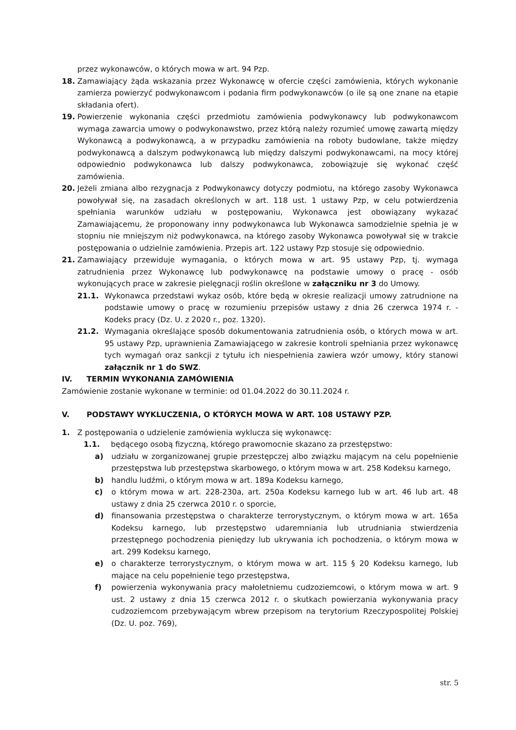przez wykonawców, o których mowa w art. 94 Pzp.
18. Zamawiający żąda wskazania przez Wykonawcę w ofercie części zamówienia, których wykonanie zamierza powierzyć podwykonawcom i podania firm podwykonawców (o ile są one znane na etapie składania ofert).
19. Powierzenie wykonania części przedmiotu zamówienia podwykonawcy lub podwykonawcom wymaga zawarcia umowy o podwykonawstwo, przez którą należy rozumieć umowę zawartą między Wykonawcą a podwykonawcą, a w przypadku zamówienia na roboty budowlane, także między podwykonawcą a dalszym podwykonawcą lub między dalszymi podwykonawcami, na mocy której odpowiednio podwykonawca lub dalszy podwykonawca, zobowiązuje się wykonać część zamówienia.
20. Jeżeli zmiana albo rezygnacja z Podwykonawcy dotyczy podmiotu, na którego zasoby Wykonawca powoływał się, na zasadach określonych w art. 118 ust. 1 ustawy Pzp, w celu potwierdzenia spełniania warunków udziału w postępowaniu, Wykonawca jest obowiązany wykazać Zamawiającemu, że proponowany inny podwykonawca lub Wykonawca samodzielnie spełnia je w stopniu nie mniejszym niż podwykonawca, na którego zasoby Wykonawca powoływał się w trakcie postępowania o udzielnie zamówienia. Przepis art. 122 ustawy Pzp stosuje się odpowiednio.
21. Zamawiający przewiduje wymagania, o których mowa w art. 95 ustawy Pzp, tj. wymaga zatrudnienia przez Wykonawcę lub podwykonawcę na podstawie umowy o pracę - osób wykonujących prace w zakresie pielęgnacji roślin określone w załączniku nr 3 do Umowy.
21.1. Wykonawca przedstawi wykaz osób, które będą w okresie realizacji umowy zatrudnione na podstawie umowy o pracę w rozumieniu przepisów ustawy z dnia 26 czerwca 1974 r. - Kodeks pracy (Dz. U. z 2020 r., poz. 1320).
21.2. Wymagania określające sposób dokumentowania zatrudnienia osób, o których mowa w art. 95 ustawy Pzp, uprawnienia Zamawiającego w zakresie kontroli spełniania przez wykonawcę tych wymagań oraz sankcji z tytułu ich niespełnienia zawiera wzór umowy, który stanowi załącznik nr 1 do SWZ.
IV. TERMIN WYKONANIA ZAMÓWIENIA
Zamówienie zostanie wykonane w terminie: od 01.04.2022 do 30.11.2024 r.
V. PODSTAWY WYKLUCZENIA, O KTÓRYCH MOWA W ART. 108 USTAWY PZP.
1. Z postępowania o udzielenie zamówienia wyklucza się wykonawcę:
1.1. będącego osobą fizyczną, którego prawomocnie skazano za przestępstwo:
a) udziału w zorganizowanej grupie przestępczej albo związku mającym na celu popełnienie przestępstwa lub przestępstwa skarbowego, o którym mowa w art. 258 Kodeksu karnego,
b) handlu ludźmi, o którym mowa w art. 189a Kodeksu karnego,
c) o którym mowa w art. 228-230a, art. 250a Kodeksu karnego lub w art. 46 lub art. 48 ustawy z dnia 25 czerwca 2010 r. o sporcie,
d) finansowania przestępstwa o charakterze terrorystycznym, o którym mowa w art. 165a Kodeksu karnego, lub przestępstwo udaremniania lub utrudniania stwierdzenia przestępnego pochodzenia pieniędzy lub ukrywania ich pochodzenia, o którym mowa w art. 299 Kodeksu karnego,
e) o charakterze terrorystycznym, o którym mowa w art. 115 § 20 Kodeksu karnego, lub mające na celu popełnienie tego przestępstwa,
f) powierzenia wykonywania pracy małoletniemu cudzoziemcowi, o którym mowa w art. 9 ust. 2 ustawy z dnia 15 czerwca 2012 r. o skutkach powierzania wykonywania pracy cudzoziemcom przebywającym wbrew przepisom na terytorium Rzeczypospolitej Polskiej (Dz. U. poz. 769),
str. 5